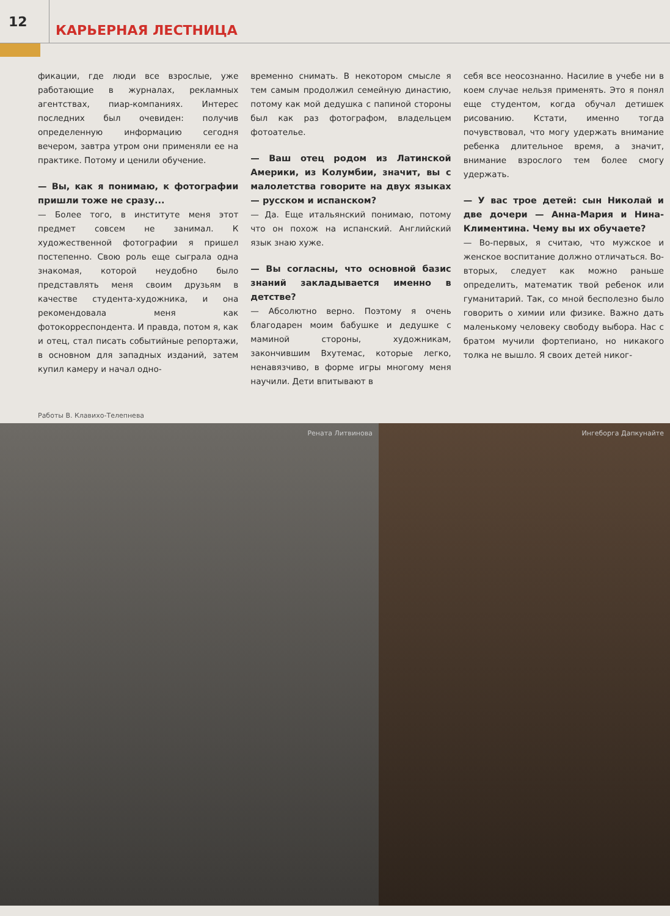12
КАРЬЕРНАЯ ЛЕСТНИЦА
фикации, где люди все взрослые, уже работающие в журналах, рекламных агентствах, пиар-компаниях. Интерес последних был очевиден: получив определенную информацию сегодня вечером, завтра утром они применяли ее на практике. Потому и ценили обучение.
— Вы, как я понимаю, к фотографии пришли тоже не сразу...
— Более того, в институте меня этот предмет совсем не занимал. К художественной фотографии я пришел постепенно. Свою роль еще сыграла одна знакомая, которой неудобно было представлять меня своим друзьям в качестве студента-художника, и она рекомендовала меня как фотокорреспондента. И правда, потом я, как и отец, стал писать событийные репортажи, в основном для западных изданий, затем купил камеру и начал одно-
временно снимать. В некотором смысле я тем самым продолжил семейную династию, потому как мой дедушка с папиной стороны был как раз фотографом, владельцем фотоателье.
— Ваш отец родом из Латинской Америки, из Колумбии, значит, вы с малолетства говорите на двух языках — русском и испанском?
— Да. Еще итальянский понимаю, потому что он похож на испанский. Английский язык знаю хуже.
— Вы согласны, что основной базис знаний закладывается именно в детстве?
— Абсолютно верно. Поэтому я очень благодарен моим бабушке и дедушке с маминой стороны, художникам, закончившим Вхутемас, которые легко, ненавязчиво, в форме игры многому меня научили. Дети впитывают в
себя все неосознанно. Насилие в учебе ни в коем случае нельзя применять. Это я понял еще студентом, когда обучал детишек рисованию. Кстати, именно тогда почувствовал, что могу удержать внимание ребенка длительное время, а значит, внимание взрослого тем более смогу удержать.
— У вас трое детей: сын Николай и две дочери — Анна-Мария и Нина-Климентина. Чему вы их обучаете?
— Во-первых, я считаю, что мужское и женское воспитание должно отличаться. Во-вторых, следует как можно раньше определить, математик твой ребенок или гуманитарий. Так, со мной бесполезно было говорить о химии или физике. Важно дать маленькому человеку свободу выбора. Нас с братом мучили фортепиано, но никакого толка не вышло. Я своих детей никог-
Работы В. Клавихо-Телепнева
Рената Литвинова
Ингеборга Дапкунайте